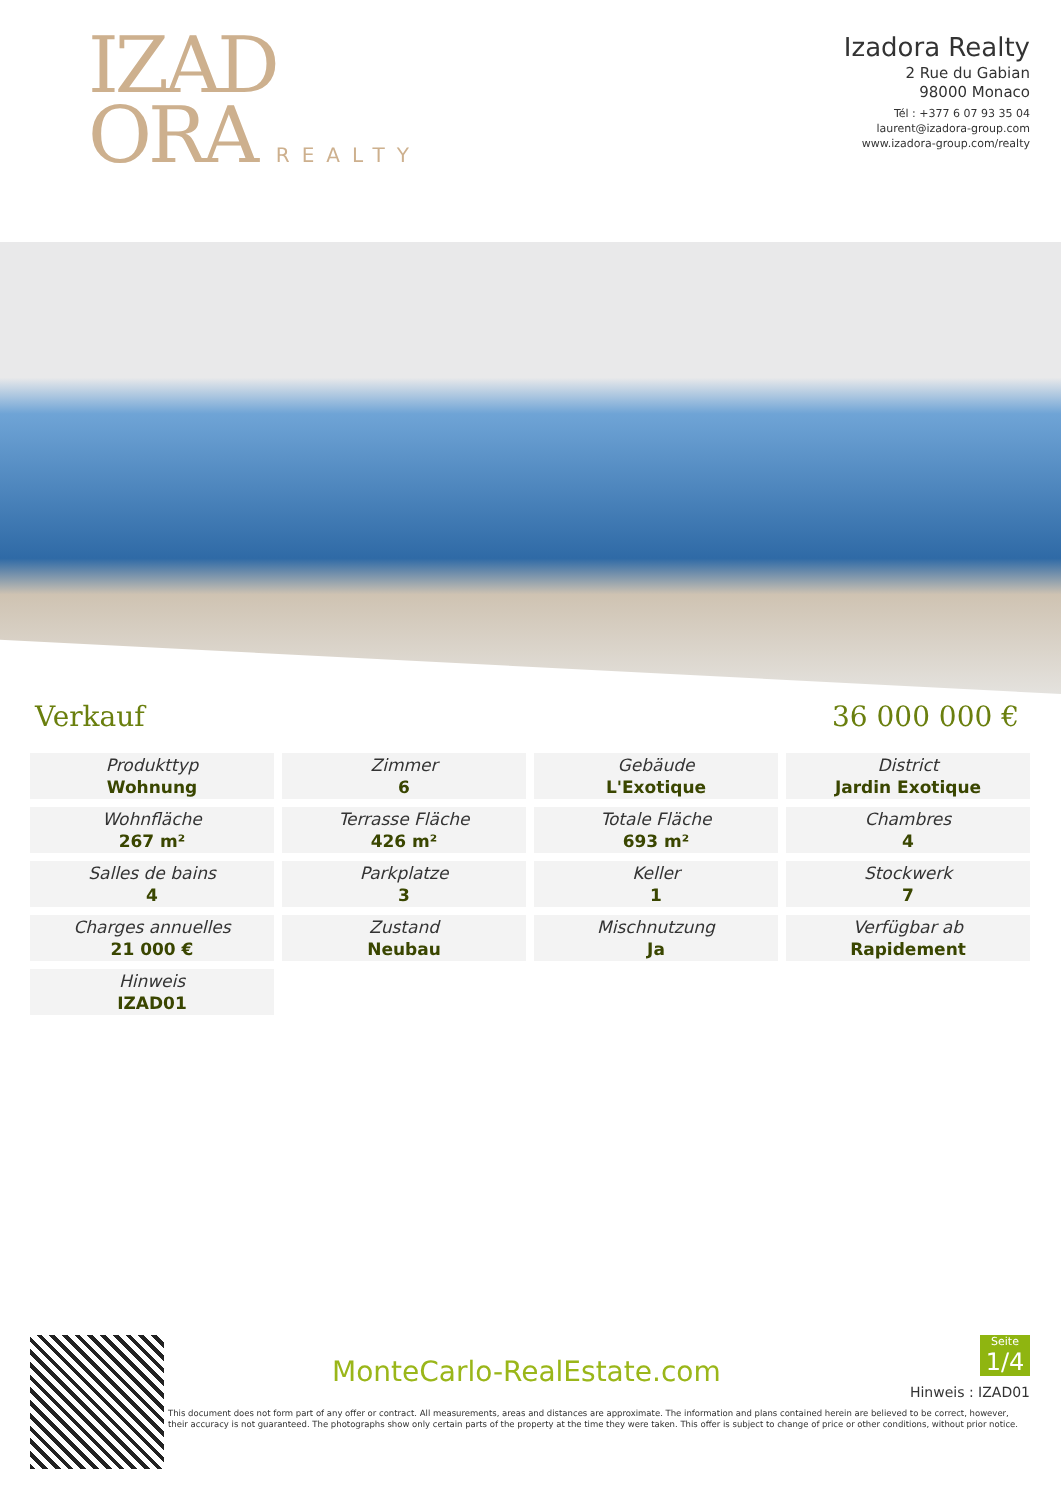IZAD
ORA REALTY
Izadora Realty
2 Rue du Gabian
98000 Monaco
Tél : +377 6 07 93 35 04
laurent@izadora-group.com
www.izadora-group.com/realty
Verkauf 36 000 000 €
| Produkttyp Wohnung | Zimmer 6 | Gebäude L'Exotique | District Jardin Exotique |
| Wohnfläche 267 m² | Terrasse Fläche 426 m² | Totale Fläche 693 m² | Chambres 4 |
| Salles de bains 4 | Parkplatze 3 | Keller 1 | Stockwerk 7 |
| Charges annuelles 21 000 € | Zustand Neubau | Mischnutzung Ja | Verfügbar ab Rapidement |
| Hinweis IZAD01 | | | |
MonteCarlo-RealEstate.com
Seite
1/4
Hinweis : IZAD01
This document does not form part of any offer or contract. All measurements, areas and distances are approximate. The information and plans contained herein are believed to be correct, however, their accuracy is not guaranteed. The photographs show only certain parts of the property at the time they were taken. This offer is subject to change of price or other conditions, without prior notice.